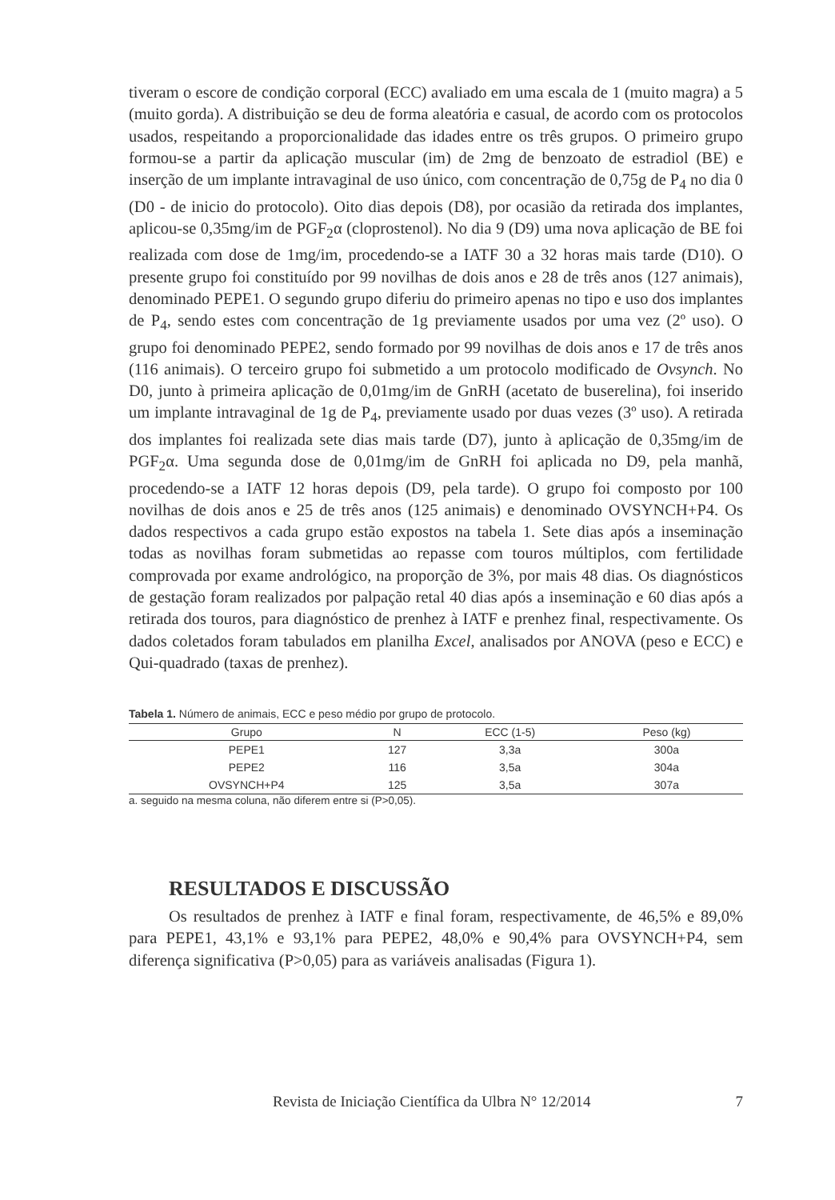tiveram o escore de condição corporal (ECC) avaliado em uma escala de 1 (muito magra) a 5 (muito gorda). A distribuição se deu de forma aleatória e casual, de acordo com os protocolos usados, respeitando a proporcionalidade das idades entre os três grupos. O primeiro grupo formou-se a partir da aplicação muscular (im) de 2mg de benzoato de estradiol (BE) e inserção de um implante intravaginal de uso único, com concentração de 0,75g de P<sub>4</sub> no dia 0 (D0 - de inicio do protocolo). Oito dias depois (D8), por ocasião da retirada dos implantes, aplicou-se 0,35mg/im de PGF<sub>2</sub>α (cloprostenol). No dia 9 (D9) uma nova aplicação de BE foi realizada com dose de 1mg/im, procedendo-se a IATF 30 a 32 horas mais tarde (D10). O presente grupo foi constituído por 99 novilhas de dois anos e 28 de três anos (127 animais), denominado PEPE1. O segundo grupo diferiu do primeiro apenas no tipo e uso dos implantes de P<sub>4</sub>, sendo estes com concentração de 1g previamente usados por uma vez (2º uso). O grupo foi denominado PEPE2, sendo formado por 99 novilhas de dois anos e 17 de três anos (116 animais). O terceiro grupo foi submetido a um protocolo modificado de Ovsynch. No D0, junto à primeira aplicação de 0,01mg/im de GnRH (acetato de buserelina), foi inserido um implante intravaginal de 1g de P<sub>4</sub>, previamente usado por duas vezes (3º uso). A retirada dos implantes foi realizada sete dias mais tarde (D7), junto à aplicação de 0,35mg/im de PGF<sub>2</sub>α. Uma segunda dose de 0,01mg/im de GnRH foi aplicada no D9, pela manhã, procedendo-se a IATF 12 horas depois (D9, pela tarde). O grupo foi composto por 100 novilhas de dois anos e 25 de três anos (125 animais) e denominado OVSYNCH+P4. Os dados respectivos a cada grupo estão expostos na tabela 1. Sete dias após a inseminação todas as novilhas foram submetidas ao repasse com touros múltiplos, com fertilidade comprovada por exame andrológico, na proporção de 3%, por mais 48 dias. Os diagnósticos de gestação foram realizados por palpação retal 40 dias após a inseminação e 60 dias após a retirada dos touros, para diagnóstico de prenhez à IATF e prenhez final, respectivamente. Os dados coletados foram tabulados em planilha Excel, analisados por ANOVA (peso e ECC) e Qui-quadrado (taxas de prenhez).
Tabela 1. Número de animais, ECC e peso médio por grupo de protocolo.
| Grupo | N | ECC (1-5) | Peso (kg) |
| --- | --- | --- | --- |
| PEPE1 | 127 | 3,3a | 300a |
| PEPE2 | 116 | 3,5a | 304a |
| OVSYNCH+P4 | 125 | 3,5a | 307a |
a. seguido na mesma coluna, não diferem entre si (P>0,05).
RESULTADOS E DISCUSSÃO
Os resultados de prenhez à IATF e final foram, respectivamente, de 46,5% e 89,0% para PEPE1, 43,1% e 93,1% para PEPE2, 48,0% e 90,4% para OVSYNCH+P4, sem diferença significativa (P>0,05) para as variáveis analisadas (Figura 1).
Revista de Iniciação Científica da Ulbra N° 12/2014 7